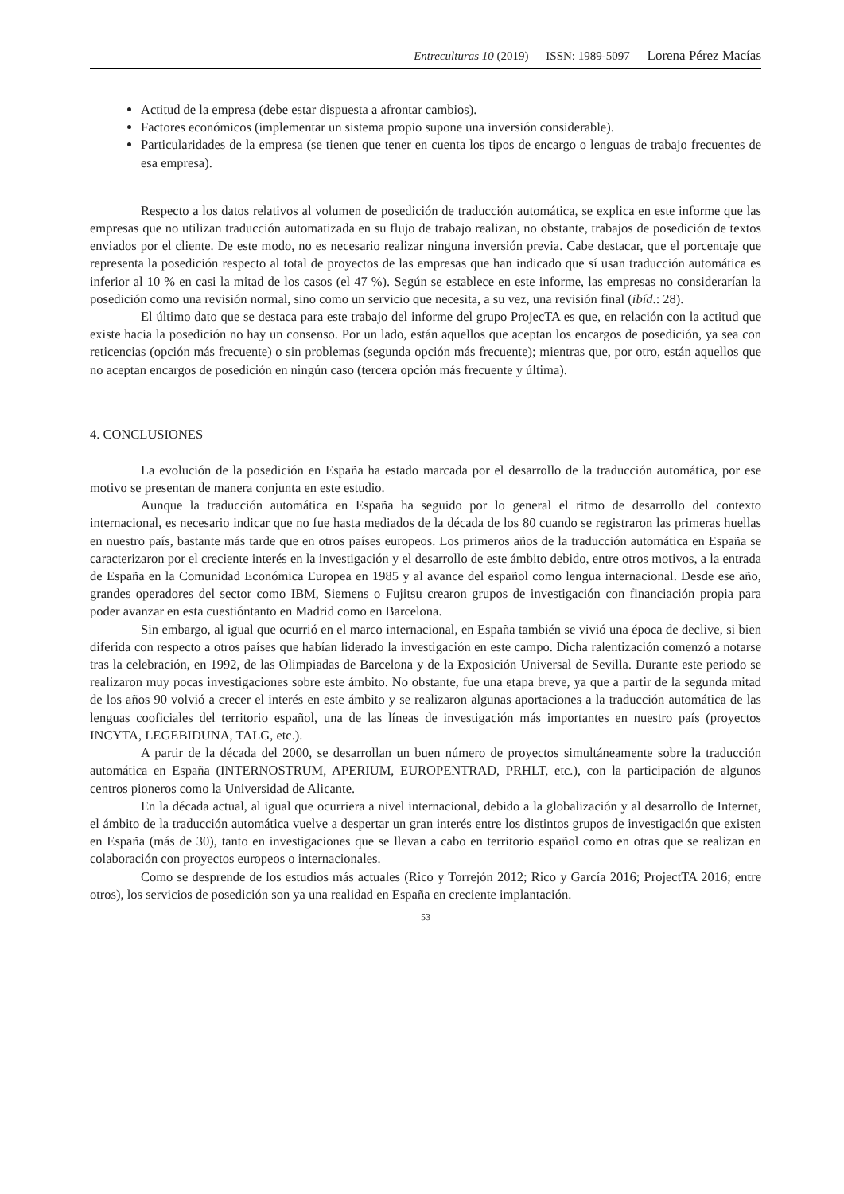Entreculturas 10 (2019) ISSN: 1989-5097 Lorena Pérez Macías
Actitud de la empresa (debe estar dispuesta a afrontar cambios).
Factores económicos (implementar un sistema propio supone una inversión considerable).
Particularidades de la empresa (se tienen que tener en cuenta los tipos de encargo o lenguas de trabajo frecuentes de esa empresa).
Respecto a los datos relativos al volumen de posedición de traducción automática, se explica en este informe que las empresas que no utilizan traducción automatizada en su flujo de trabajo realizan, no obstante, trabajos de posedición de textos enviados por el cliente. De este modo, no es necesario realizar ninguna inversión previa. Cabe destacar, que el porcentaje que representa la posedición respecto al total de proyectos de las empresas que han indicado que sí usan traducción automática es inferior al 10 % en casi la mitad de los casos (el 47 %). Según se establece en este informe, las empresas no considerarían la posedición como una revisión normal, sino como un servicio que necesita, a su vez, una revisión final (ibíd.: 28).
El último dato que se destaca para este trabajo del informe del grupo ProjecTA es que, en relación con la actitud que existe hacia la posedición no hay un consenso. Por un lado, están aquellos que aceptan los encargos de posedición, ya sea con reticencias (opción más frecuente) o sin problemas (segunda opción más frecuente); mientras que, por otro, están aquellos que no aceptan encargos de posedición en ningún caso (tercera opción más frecuente y última).
4. CONCLUSIONES
La evolución de la posedición en España ha estado marcada por el desarrollo de la traducción automática, por ese motivo se presentan de manera conjunta en este estudio.
Aunque la traducción automática en España ha seguido por lo general el ritmo de desarrollo del contexto internacional, es necesario indicar que no fue hasta mediados de la década de los 80 cuando se registraron las primeras huellas en nuestro país, bastante más tarde que en otros países europeos. Los primeros años de la traducción automática en España se caracterizaron por el creciente interés en la investigación y el desarrollo de este ámbito debido, entre otros motivos, a la entrada de España en la Comunidad Económica Europea en 1985 y al avance del español como lengua internacional. Desde ese año, grandes operadores del sector como IBM, Siemens o Fujitsu crearon grupos de investigación con financiación propia para poder avanzar en esta cuestióntanto en Madrid como en Barcelona.
Sin embargo, al igual que ocurrió en el marco internacional, en España también se vivió una época de declive, si bien diferida con respecto a otros países que habían liderado la investigación en este campo. Dicha ralentización comenzó a notarse tras la celebración, en 1992, de las Olimpiadas de Barcelona y de la Exposición Universal de Sevilla. Durante este periodo se realizaron muy pocas investigaciones sobre este ámbito. No obstante, fue una etapa breve, ya que a partir de la segunda mitad de los años 90 volvió a crecer el interés en este ámbito y se realizaron algunas aportaciones a la traducción automática de las lenguas cooficiales del territorio español, una de las líneas de investigación más importantes en nuestro país (proyectos INCYTA, LEGEBIDUNA, TALG, etc.).
A partir de la década del 2000, se desarrollan un buen número de proyectos simultáneamente sobre la traducción automática en España (INTERNOSTRUM, APERIUM, EUROPENTRAD, PRHLT, etc.), con la participación de algunos centros pioneros como la Universidad de Alicante.
En la década actual, al igual que ocurriera a nivel internacional, debido a la globalización y al desarrollo de Internet, el ámbito de la traducción automática vuelve a despertar un gran interés entre los distintos grupos de investigación que existen en España (más de 30), tanto en investigaciones que se llevan a cabo en territorio español como en otras que se realizan en colaboración con proyectos europeos o internacionales.
Como se desprende de los estudios más actuales (Rico y Torrejón 2012; Rico y García 2016; ProjectTA 2016; entre otros), los servicios de posedición son ya una realidad en España en creciente implantación.
53